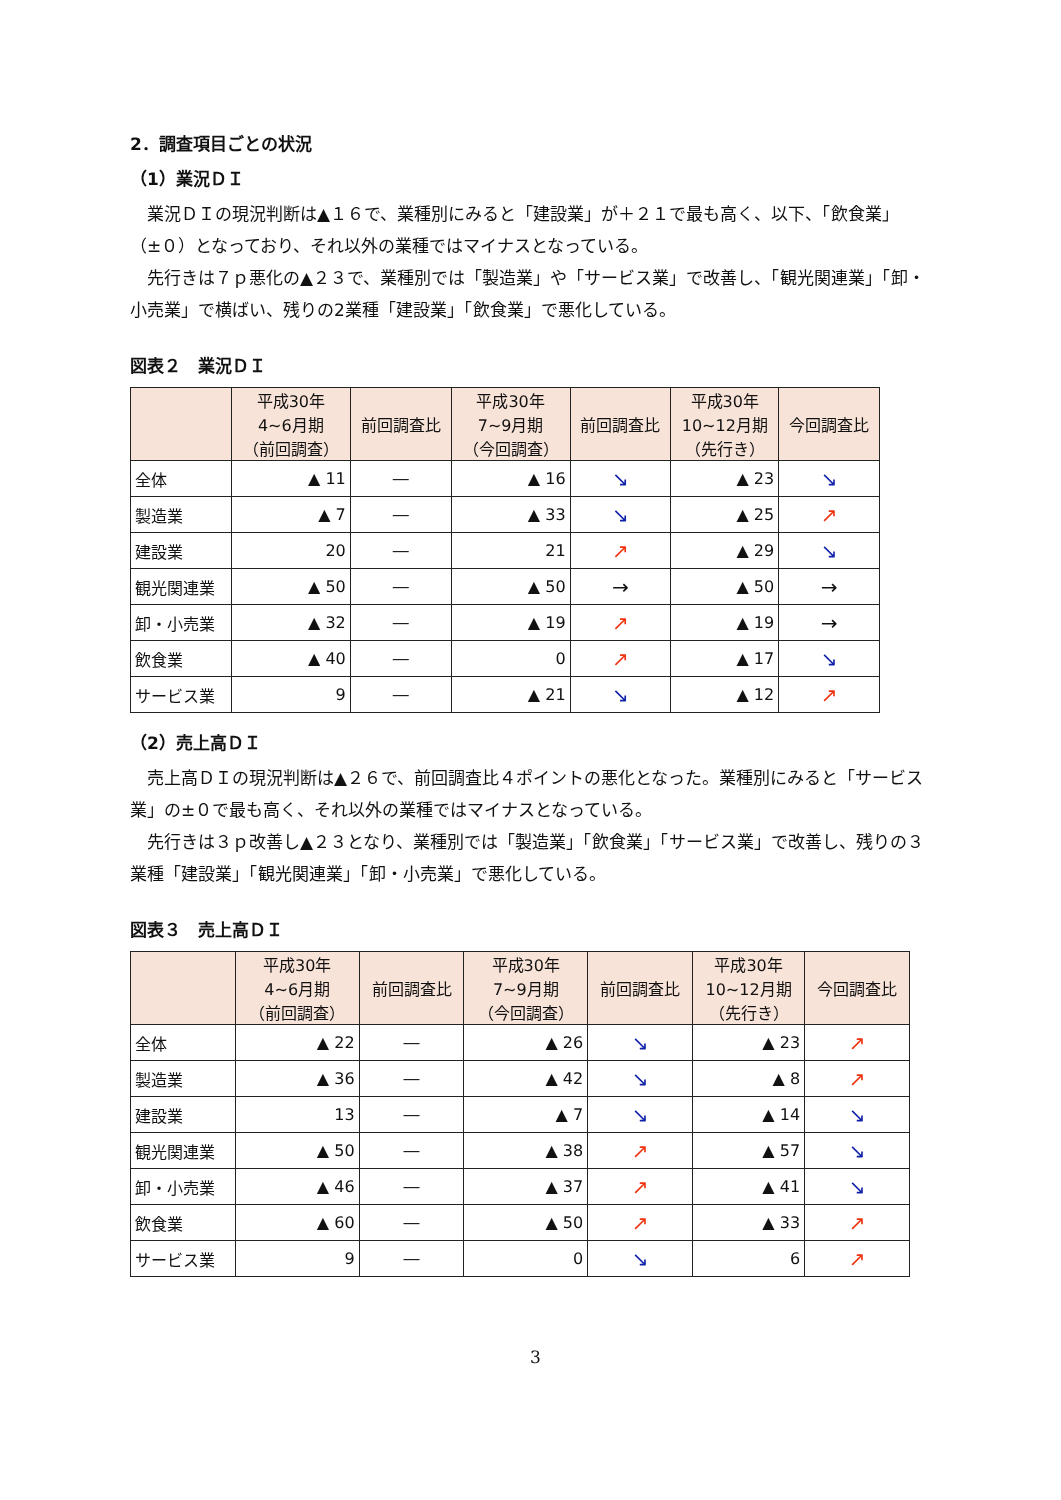2．調査項目ごとの状況
（1）業況ＤＩ
業況ＤＩの現況判断は▲１６で、業種別にみると「建設業」が＋２１で最も高く、以下、「飲食業」（±０）となっており、それ以外の業種ではマイナスとなっている。
先行きは７ｐ悪化の▲２３で、業種別では「製造業」や「サービス業」で改善し、「観光関連業」「卸・小売業」で横ばい、残りの2業種「建設業」「飲食業」で悪化している。
図表２　業況ＤＩ
| | 平成30年 4~6月期 （前回調査） | 前回調査比 | 平成30年 7~9月期 （今回調査） | 前回調査比 | 平成30年 10~12月期 （先行き） | 今回調査比 |
| --- | --- | --- | --- | --- | --- | --- |
| 全体 | ▲ 11 | ― | ▲ 16 | ↘ | ▲ 23 | ↘ |
| 製造業 | ▲ 7 | ― | ▲ 33 | ↘ | ▲ 25 | ↗ |
| 建設業 | 20 | ― | 21 | ↗ | ▲ 29 | ↘ |
| 観光関連業 | ▲ 50 | ― | ▲ 50 | → | ▲ 50 | → |
| 卸・小売業 | ▲ 32 | ― | ▲ 19 | ↗ | ▲ 19 | → |
| 飲食業 | ▲ 40 | ― | 0 | ↗ | ▲ 17 | ↘ |
| サービス業 | 9 | ― | ▲ 21 | ↘ | ▲ 12 | ↗ |
（2）売上高ＤＩ
売上高ＤＩの現況判断は▲２６で、前回調査比４ポイントの悪化となった。業種別にみると「サービス業」の±０で最も高く、それ以外の業種ではマイナスとなっている。
先行きは３ｐ改善し▲２３となり、業種別では「製造業」「飲食業」「サービス業」で改善し、残りの３業種「建設業」「観光関連業」「卸・小売業」で悪化している。
図表３　売上高ＤＩ
| | 平成30年 4~6月期 （前回調査） | 前回調査比 | 平成30年 7~9月期 （今回調査） | 前回調査比 | 平成30年 10~12月期 （先行き） | 今回調査比 |
| --- | --- | --- | --- | --- | --- | --- |
| 全体 | ▲ 22 | ― | ▲ 26 | ↘ | ▲ 23 | ↗ |
| 製造業 | ▲ 36 | ― | ▲ 42 | ↘ | ▲ 8 | ↗ |
| 建設業 | 13 | ― | ▲ 7 | ↘ | ▲ 14 | ↘ |
| 観光関連業 | ▲ 50 | ― | ▲ 38 | ↗ | ▲ 57 | ↘ |
| 卸・小売業 | ▲ 46 | ― | ▲ 37 | ↗ | ▲ 41 | ↘ |
| 飲食業 | ▲ 60 | ― | ▲ 50 | ↗ | ▲ 33 | ↗ |
| サービス業 | 9 | ― | 0 | ↘ | 6 | ↗ |
3